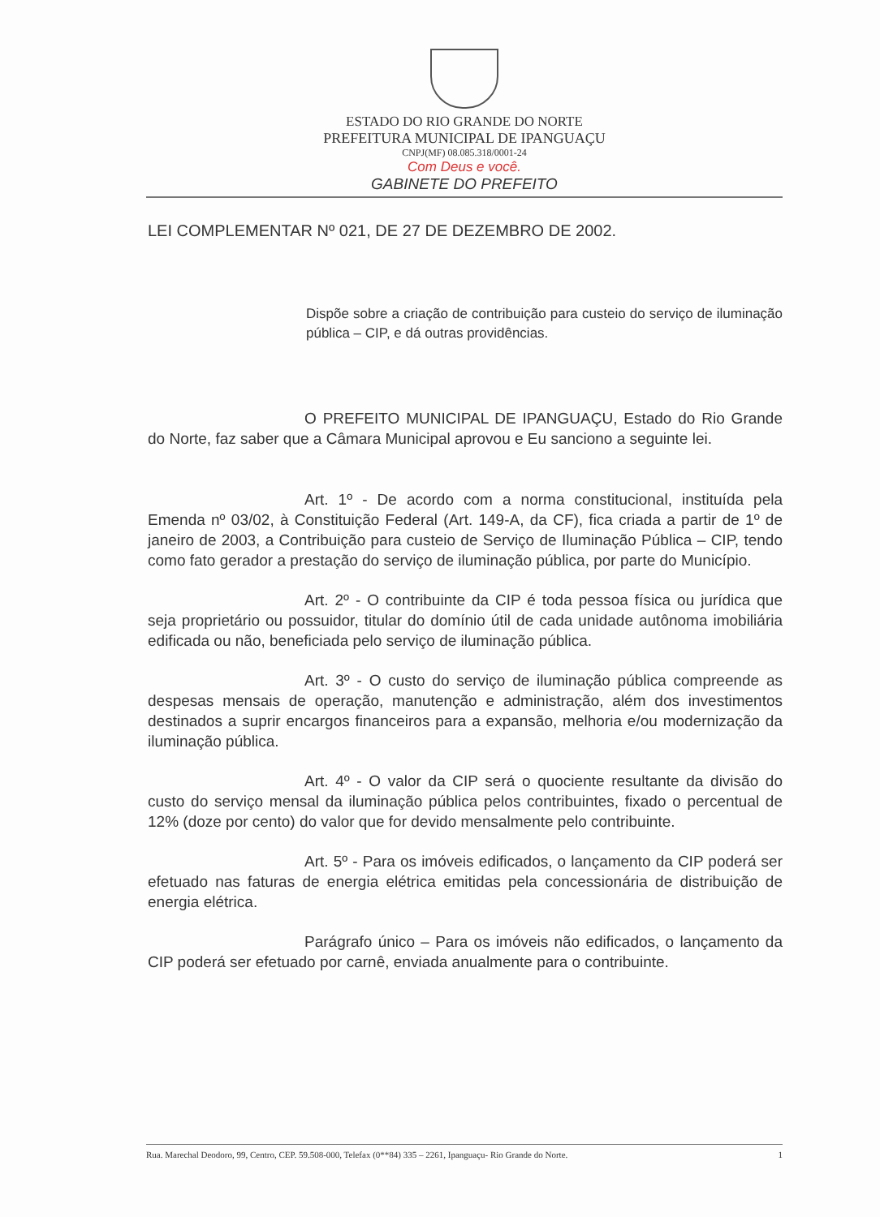ESTADO DO RIO GRANDE DO NORTE
PREFEITURA MUNICIPAL DE IPANGUAÇU
CNPJ(MF) 08.085.318/0001-24
Com Deus e você.
GABINETE DO PREFEITO
LEI COMPLEMENTAR Nº 021, DE 27 DE DEZEMBRO DE 2002.
Dispõe sobre a criação de contribuição para custeio do serviço de iluminação pública – CIP, e dá outras providências.
O PREFEITO MUNICIPAL DE IPANGUAÇU, Estado do Rio Grande do Norte, faz saber que a Câmara Municipal aprovou e Eu sanciono a seguinte lei.
Art. 1º - De acordo com a norma constitucional, instituída pela Emenda nº 03/02, à Constituição Federal (Art. 149-A, da CF), fica criada a partir de 1º de janeiro de 2003, a Contribuição para custeio de Serviço de Iluminação Pública – CIP, tendo como fato gerador a prestação do serviço de iluminação pública, por parte do Município.
Art. 2º - O contribuinte da CIP é toda pessoa física ou jurídica que seja proprietário ou possuidor, titular do domínio útil de cada unidade autônoma imobiliária edificada ou não, beneficiada pelo serviço de iluminação pública.
Art. 3º - O custo do serviço de iluminação pública compreende as despesas mensais de operação, manutenção e administração, além dos investimentos destinados a suprir encargos financeiros para a expansão, melhoria e/ou modernização da iluminação pública.
Art. 4º - O valor da CIP será o quociente resultante da divisão do custo do serviço mensal da iluminação pública pelos contribuintes, fixado o percentual de 12% (doze por cento) do valor que for devido mensalmente pelo contribuinte.
Art. 5º - Para os imóveis edificados, o lançamento da CIP poderá ser efetuado nas faturas de energia elétrica emitidas pela concessionária de distribuição de energia elétrica.
Parágrafo único – Para os imóveis não edificados, o lançamento da CIP poderá ser efetuado por carnê, enviada anualmente para o contribuinte.
Rua. Marechal Deodoro, 99, Centro, CEP. 59.508-000, Telefax (0**84) 335 – 2261, Ipanguaçu- Rio Grande do Norte. 1